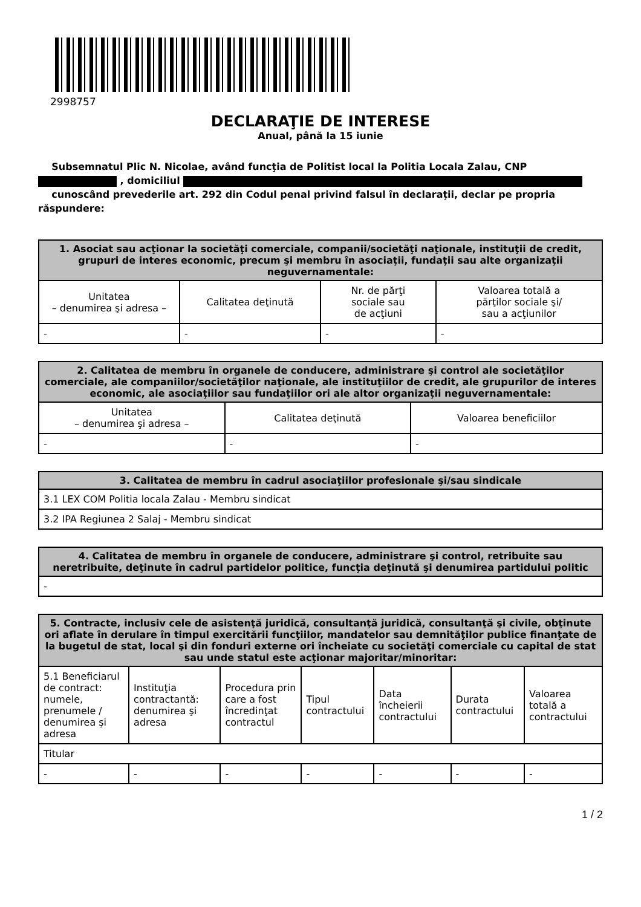2998757
DECLARAŢIE DE INTERESE
Anual, până la 15 iunie
Subsemnatul Plic N. Nicolae, având funcţia de Politist local la Politia Locala Zalau, CNP
, domiciliul
cunoscând prevederile art. 292 din Codul penal privind falsul în declaraţii, declar pe propria răspundere:
| 1. Asociat sau acţionar la societăţi comerciale, companii/societăţi naţionale, instituţii de credit, grupuri de interes economic, precum şi membru în asociaţii, fundaţii sau alte organizaţii neguvernamentale: | | | |
| --- | --- | --- | --- |
| Unitatea – denumirea şi adresa – | Calitatea deţinută | Nr. de părţi sociale sau de acţiuni | Valoarea totală a părţilor sociale şi/ sau a acţiunilor |
| - | - | - | - |
| 2. Calitatea de membru în organele de conducere, administrare şi control ale societăţilor comerciale, ale companiilor/societăţilor naţionale, ale instituţiilor de credit, ale grupurilor de interes economic, ale asociaţiilor sau fundaţiilor ori ale altor organizaţii neguvernamentale: | | |
| --- | --- | --- |
| Unitatea – denumirea şi adresa – | Calitatea deţinută | Valoarea beneficiilor |
| - | - | - |
| 3. Calitatea de membru în cadrul asociaţiilor profesionale şi/sau sindicale |
| --- |
| 3.1 LEX COM Politia locala Zalau - Membru sindicat |
| 3.2 IPA Regiunea 2 Salaj - Membru sindicat |
| 4. Calitatea de membru în organele de conducere, administrare şi control, retribuite sau neretribuite, deţinute în cadrul partidelor politice, funcţia deţinută şi denumirea partidului politic |
| --- |
| - |
| 5. Contracte, inclusiv cele de asistenţă juridică, consultanţă juridică, consultanţă şi civile, obţinute ori aflate în derulare în timpul exercitării funcţiilor, mandatelor sau demnităţilor publice finanţate de la bugetul de stat, local şi din fonduri externe ori încheiate cu societăţi comerciale cu capital de stat sau unde statul este acţionar majoritar/minoritar: | | | | | | |
| --- | --- | --- | --- | --- | --- | --- |
| 5.1 Beneficiarul de contract: numele, prenumele / denumirea şi adresa | Instituţia contractantă: denumirea şi adresa | Procedura prin care a fost încredinţat contractul | Tipul contractului | Data încheierii contractului | Durata contractului | Valoarea totală a contractului |
| Titular | | | | | | |
| - | - | - | - | - | - | - |
1 / 2